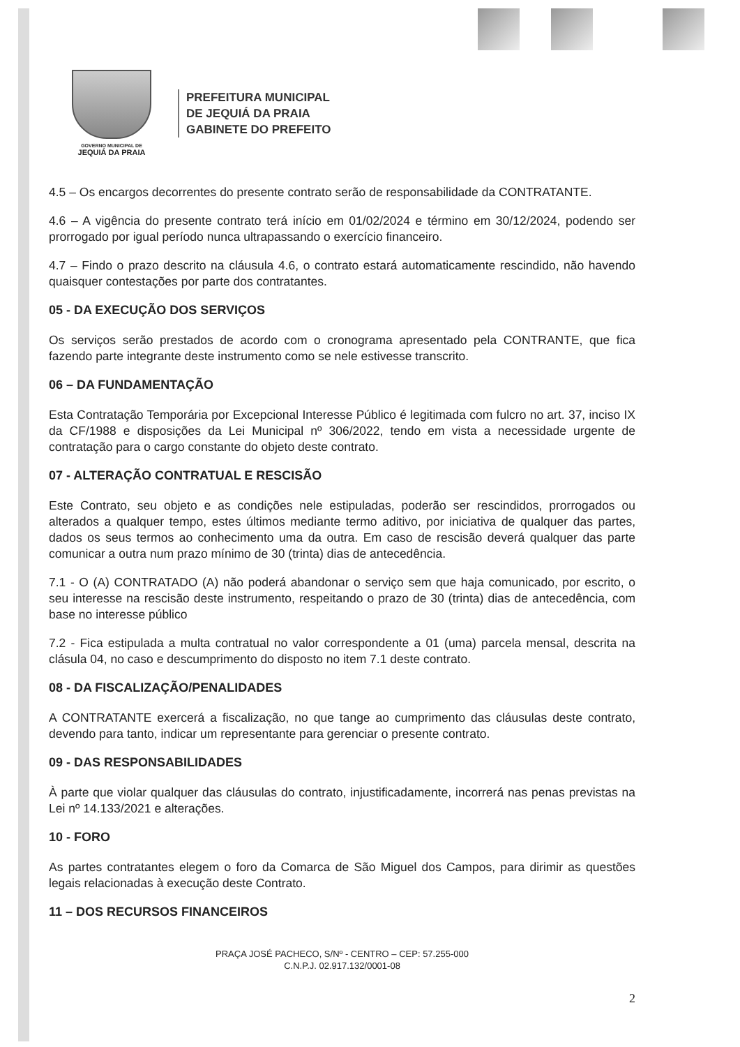GOVERNO MUNICIPAL DE
JEQUIÁ DA PRAIA
PREFEITURA MUNICIPAL
DE JEQUIÁ DA PRAIA
GABINETE DO PREFEITO
4.5 – Os encargos decorrentes do presente contrato serão de responsabilidade da CONTRATANTE.
4.6 – A vigência do presente contrato terá início em 01/02/2024 e término em 30/12/2024, podendo ser prorrogado por igual período nunca ultrapassando o exercício financeiro.
4.7 – Findo o prazo descrito na cláusula 4.6, o contrato estará automaticamente rescindido, não havendo quaisquer contestações por parte dos contratantes.
05 - DA EXECUÇÃO DOS SERVIÇOS
Os serviços serão prestados de acordo com o cronograma apresentado pela CONTRANTE, que fica fazendo parte integrante deste instrumento como se nele estivesse transcrito.
06 – DA FUNDAMENTAÇÃO
Esta Contratação Temporária por Excepcional Interesse Público é legitimada com fulcro no art. 37, inciso IX da CF/1988 e disposições da Lei Municipal nº 306/2022, tendo em vista a necessidade urgente de contratação para o cargo constante do objeto deste contrato.
07 - ALTERAÇÃO CONTRATUAL E RESCISÃO
Este Contrato, seu objeto e as condições nele estipuladas, poderão ser rescindidos, prorrogados ou alterados a qualquer tempo, estes últimos mediante termo aditivo, por iniciativa de qualquer das partes, dados os seus termos ao conhecimento uma da outra. Em caso de rescisão deverá qualquer das parte comunicar a outra num prazo mínimo de 30 (trinta) dias de antecedência.
7.1 - O (A) CONTRATADO (A) não poderá abandonar o serviço sem que haja comunicado, por escrito, o seu interesse na rescisão deste instrumento, respeitando o prazo de 30 (trinta) dias de antecedência, com base no interesse público
7.2 - Fica estipulada a multa contratual no valor correspondente a 01 (uma) parcela mensal, descrita na clásula 04, no caso e descumprimento do disposto no item 7.1 deste contrato.
08 - DA FISCALIZAÇÃO/PENALIDADES
A CONTRATANTE exercerá a fiscalização, no que tange ao cumprimento das cláusulas deste contrato, devendo para tanto, indicar um representante para gerenciar o presente contrato.
09 - DAS RESPONSABILIDADES
À parte que violar qualquer das cláusulas do contrato, injustificadamente, incorrerá nas penas previstas na Lei nº 14.133/2021 e alterações.
10 - FORO
As partes contratantes elegem o foro da Comarca de São Miguel dos Campos, para dirimir as questões legais relacionadas à execução deste Contrato.
11 – DOS RECURSOS FINANCEIROS
PRAÇA JOSÉ PACHECO, S/Nº - CENTRO – CEP: 57.255-000
C.N.P.J. 02.917.132/0001-08
2